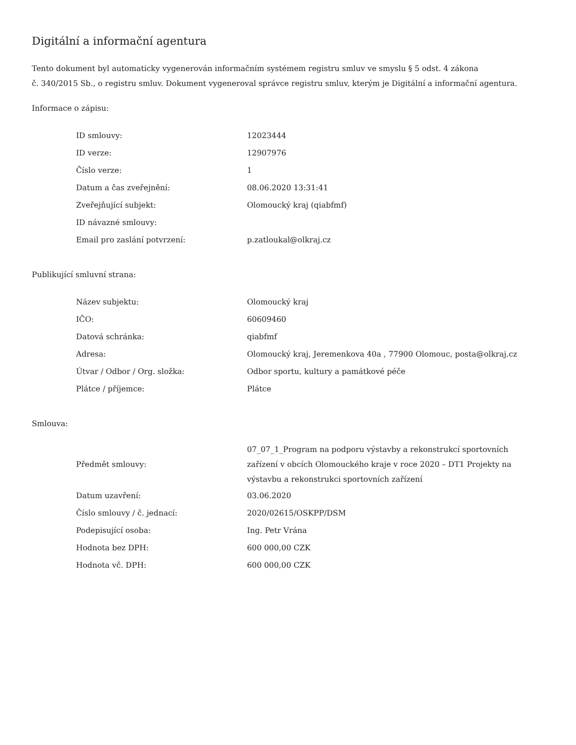Digitální a informační agentura
Tento dokument byl automaticky vygenerován informačním systémem registru smluv ve smyslu § 5 odst. 4 zákona
č. 340/2015 Sb., o registru smluv. Dokument vygeneroval správce registru smluv, kterým je Digitální a informační agentura.
Informace o zápisu:
| ID smlouvy: | 12023444 |
| ID verze: | 12907976 |
| Číslo verze: | 1 |
| Datum a čas zveřejnění: | 08.06.2020 13:31:41 |
| Zveřejňující subjekt: | Olomoucký kraj (qiabfmf) |
| ID návazné smlouvy: | |
| Email pro zaslání potvrzení: | p.zatloukal@olkraj.cz |
Publikující smluvní strana:
| Název subjektu: | Olomoucký kraj |
| IČO: | 60609460 |
| Datová schránka: | qiabfmf |
| Adresa: | Olomoucký kraj, Jeremenkova 40a , 77900 Olomouc, posta@olkraj.cz |
| Útvar / Odbor / Org. složka: | Odbor sportu, kultury a památkové péče |
| Plátce / příjemce: | Plátce |
Smlouva:
| Předmět smlouvy: | 07_07_1_Program na podporu výstavby a rekonstrukcí sportovních zařízení v obcích Olomouckého kraje v roce 2020 – DT1 Projekty na výstavbu a rekonstrukci sportovních zařízení |
| Datum uzavření: | 03.06.2020 |
| Číslo smlouvy / č. jednací: | 2020/02615/OSKPP/DSM |
| Podepisující osoba: | Ing. Petr Vrána |
| Hodnota bez DPH: | 600 000,00 CZK |
| Hodnota vč. DPH: | 600 000,00 CZK |